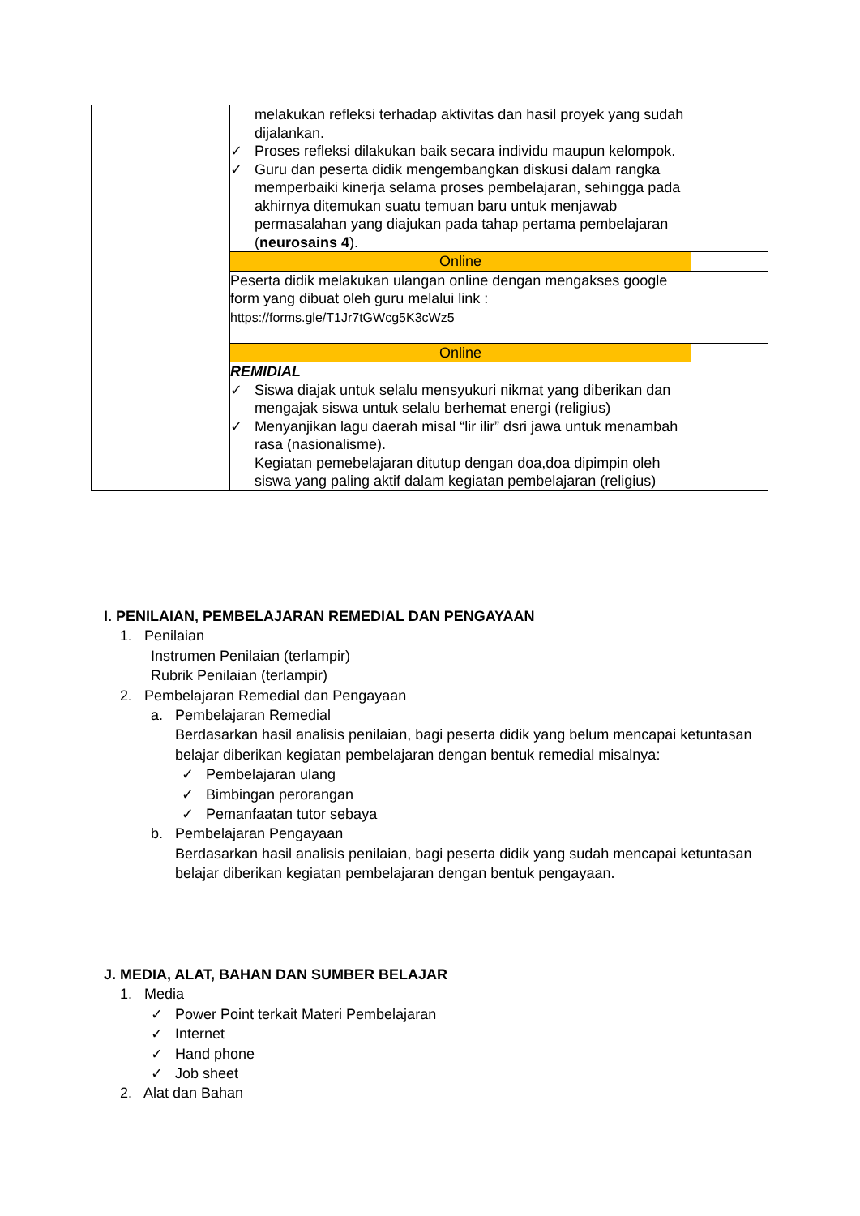| | melakukan refleksi terhadap aktivitas dan hasil proyek yang sudah dijalankan. ✓ Proses refleksi dilakukan baik secara individu maupun kelompok. ✓ Guru dan peserta didik mengembangkan diskusi dalam rangka memperbaiki kinerja selama proses pembelajaran, sehingga pada akhirnya ditemukan suatu temuan baru untuk menjawab permasalahan yang diajukan pada tahap pertama pembelajaran ( neurosains 4 ). | |
| | Online | |
| | Peserta didik melakukan ulangan online dengan mengakses google form yang dibuat oleh guru melalui link : https://forms.gle/T1Jr7tGWcg5K3cWz5 | |
| | Online | |
| | REMIDIAL ✓ Siswa diajak untuk selalu mensyukuri nikmat yang diberikan dan mengajak siswa untuk selalu berhemat energi (religius) ✓ Menyanjikan lagu daerah misal “lir ilir” dsri jawa untuk menambah rasa (nasionalisme). Kegiatan pemebelajaran ditutup dengan doa,doa dipimpin oleh siswa yang paling aktif dalam kegiatan pembelajaran (religius) | |
I. PENILAIAN, PEMBELAJARAN REMEDIAL DAN PENGAYAAN
1. Penilaian
Instrumen Penilaian (terlampir)
Rubrik Penilaian (terlampir)
2. Pembelajaran Remedial dan Pengayaan
a. Pembelajaran Remedial
Berdasarkan hasil analisis penilaian, bagi peserta didik yang belum mencapai ketuntasan belajar diberikan kegiatan pembelajaran dengan bentuk remedial misalnya:
✓ Pembelajaran ulang
✓ Bimbingan perorangan
✓ Pemanfaatan tutor sebaya
b. Pembelajaran Pengayaan
Berdasarkan hasil analisis penilaian, bagi peserta didik yang sudah mencapai ketuntasan belajar diberikan kegiatan pembelajaran dengan bentuk pengayaan.
J. MEDIA, ALAT, BAHAN DAN SUMBER BELAJAR
1. Media
✓ Power Point terkait Materi Pembelajaran
✓ Internet
✓ Hand phone
✓ Job sheet
2. Alat dan Bahan